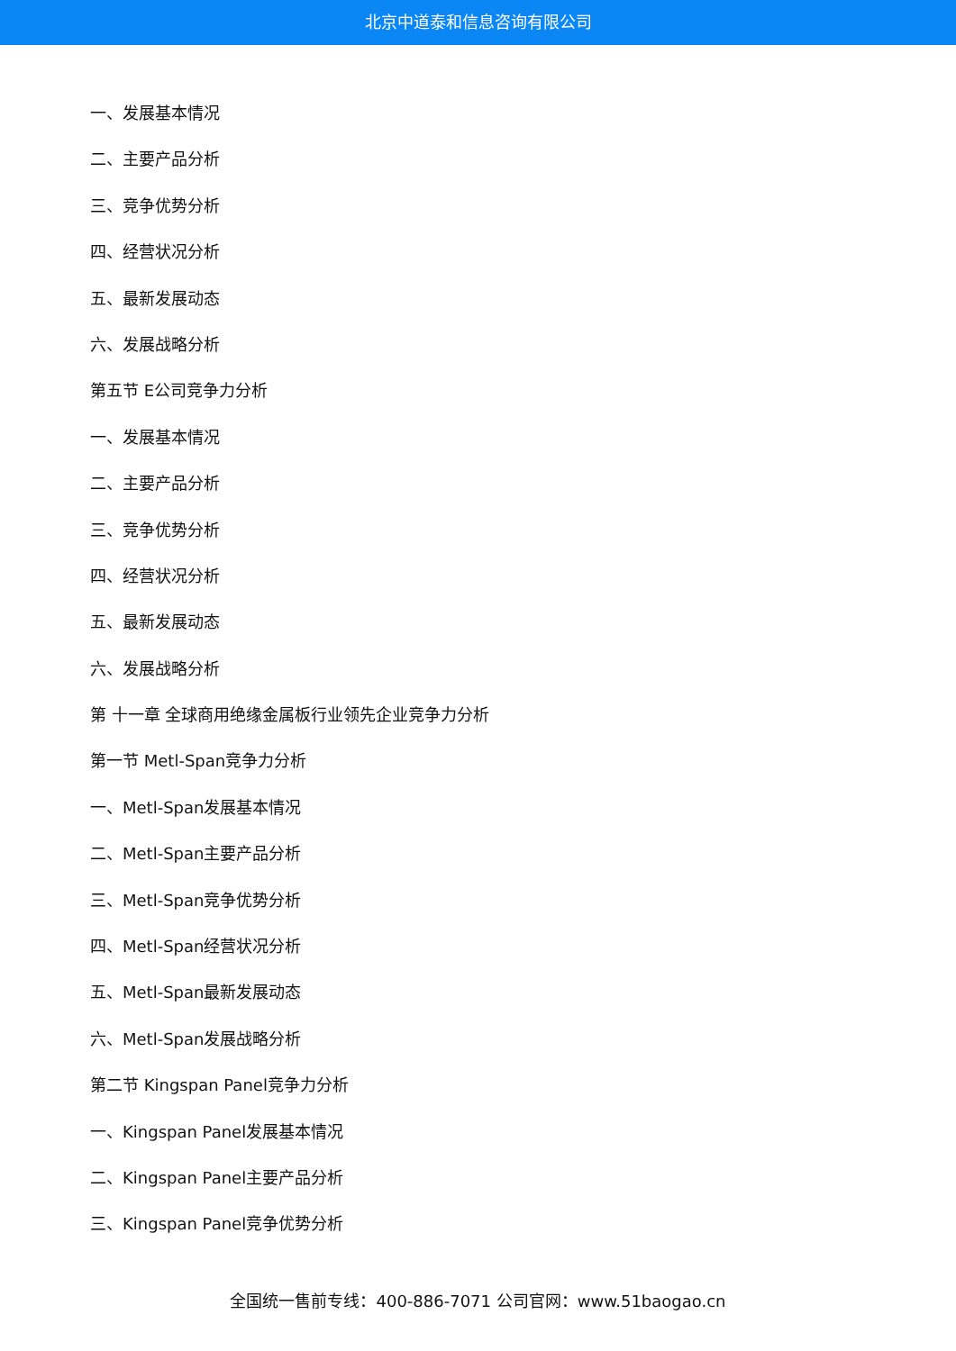北京中道泰和信息咨询有限公司
一、发展基本情况
二、主要产品分析
三、竞争优势分析
四、经营状况分析
五、最新发展动态
六、发展战略分析
第五节 E公司竞争力分析
一、发展基本情况
二、主要产品分析
三、竞争优势分析
四、经营状况分析
五、最新发展动态
六、发展战略分析
第 十一章 全球商用绝缘金属板行业领先企业竞争力分析
第一节 Metl-Span竞争力分析
一、Metl-Span发展基本情况
二、Metl-Span主要产品分析
三、Metl-Span竞争优势分析
四、Metl-Span经营状况分析
五、Metl-Span最新发展动态
六、Metl-Span发展战略分析
第二节 Kingspan Panel竞争力分析
一、Kingspan Panel发展基本情况
二、Kingspan Panel主要产品分析
三、Kingspan Panel竞争优势分析
全国统一售前专线：400-886-7071 公司官网：www.51baogao.cn